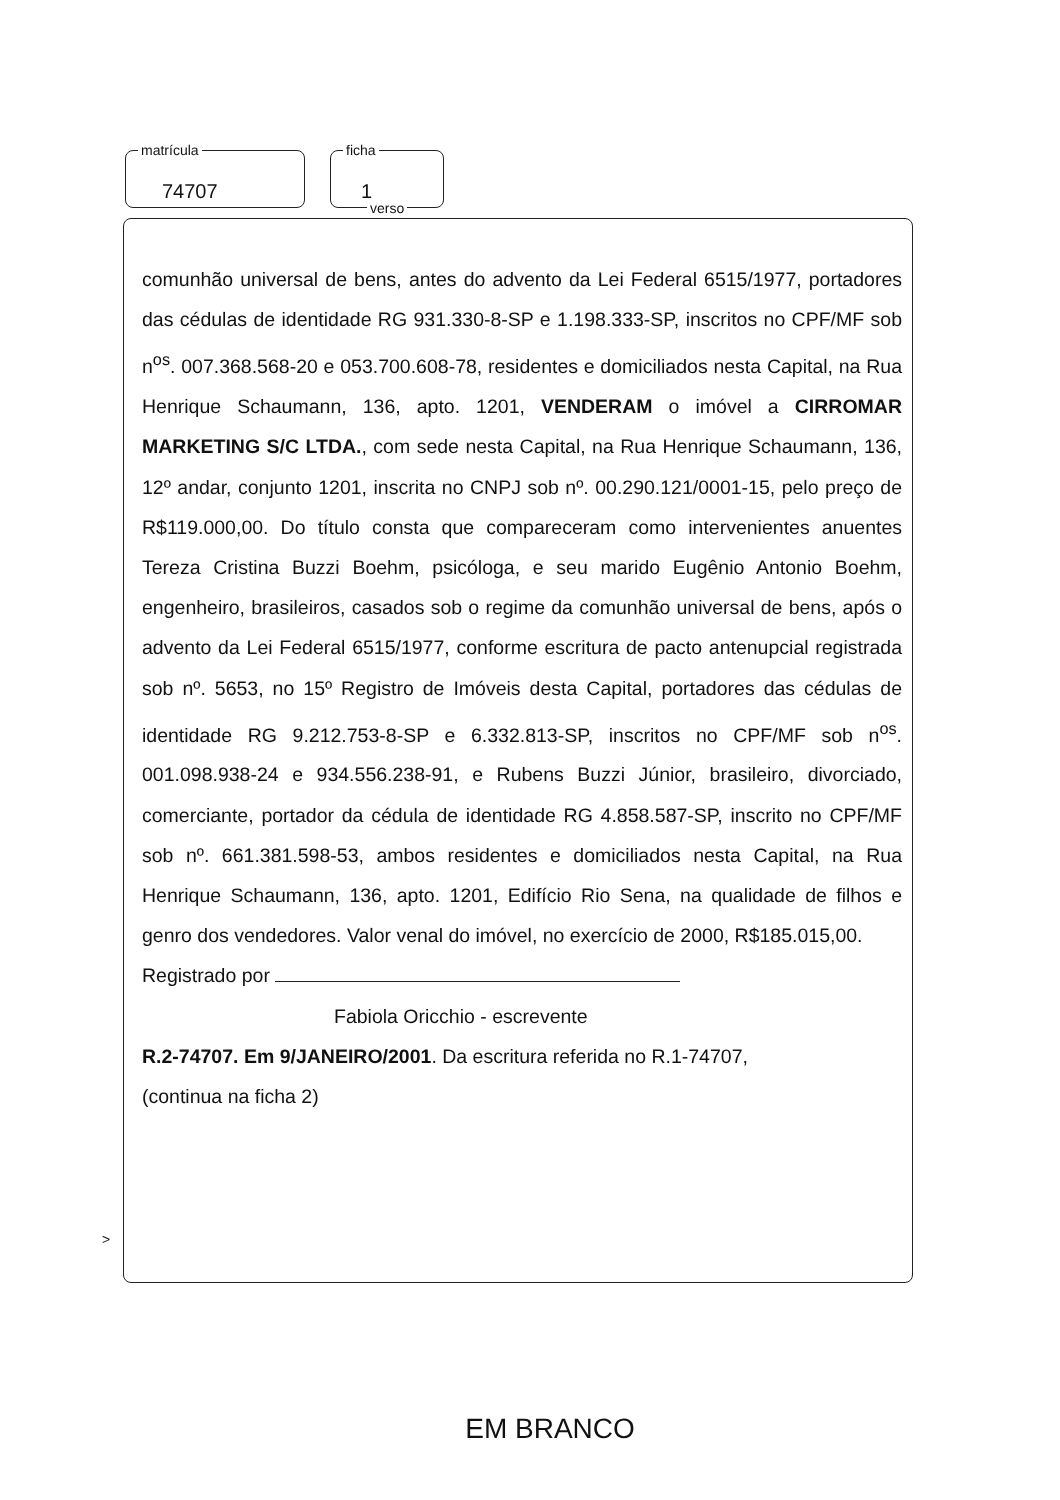matrícula
74707
ficha
1
verso
comunhão universal de bens, antes do advento da Lei Federal 6515/1977, portadores das cédulas de identidade RG 931.330-8-SP e 1.198.333-SP, inscritos no CPF/MF sob n<sup>os</sup>. 007.368.568-20 e 053.700.608-78, residentes e domiciliados nesta Capital, na Rua Henrique Schaumann, 136, apto. 1201, VENDERAM o imóvel a CIRROMAR MARKETING S/C LTDA., com sede nesta Capital, na Rua Henrique Schaumann, 136, 12º andar, conjunto 1201, inscrita no CNPJ sob nº. 00.290.121/0001-15, pelo preço de R$119.000,00. Do título consta que compareceram como intervenientes anuentes Tereza Cristina Buzzi Boehm, psicóloga, e seu marido Eugênio Antonio Boehm, engenheiro, brasileiros, casados sob o regime da comunhão universal de bens, após o advento da Lei Federal 6515/1977, conforme escritura de pacto antenupcial registrada sob nº. 5653, no 15º Registro de Imóveis desta Capital, portadores das cédulas de identidade RG 9.212.753-8-SP e 6.332.813-SP, inscritos no CPF/MF sob n<sup>os</sup>. 001.098.938-24 e 934.556.238-91, e Rubens Buzzi Júnior, brasileiro, divorciado, comerciante, portador da cédula de identidade RG 4.858.587-SP, inscrito no CPF/MF sob nº. 661.381.598-53, ambos residentes e domiciliados nesta Capital, na Rua Henrique Schaumann, 136, apto. 1201, Edifício Rio Sena, na qualidade de filhos e genro dos vendedores. Valor venal do imóvel, no exercício de 2000, R$185.015,00.
Registrado por
Fabiola Oricchio - escrevente
R.2-74707. Em 9/JANEIRO/2001. Da escritura referida no R.1-74707,
(continua na ficha 2)
>
EM BRANCO